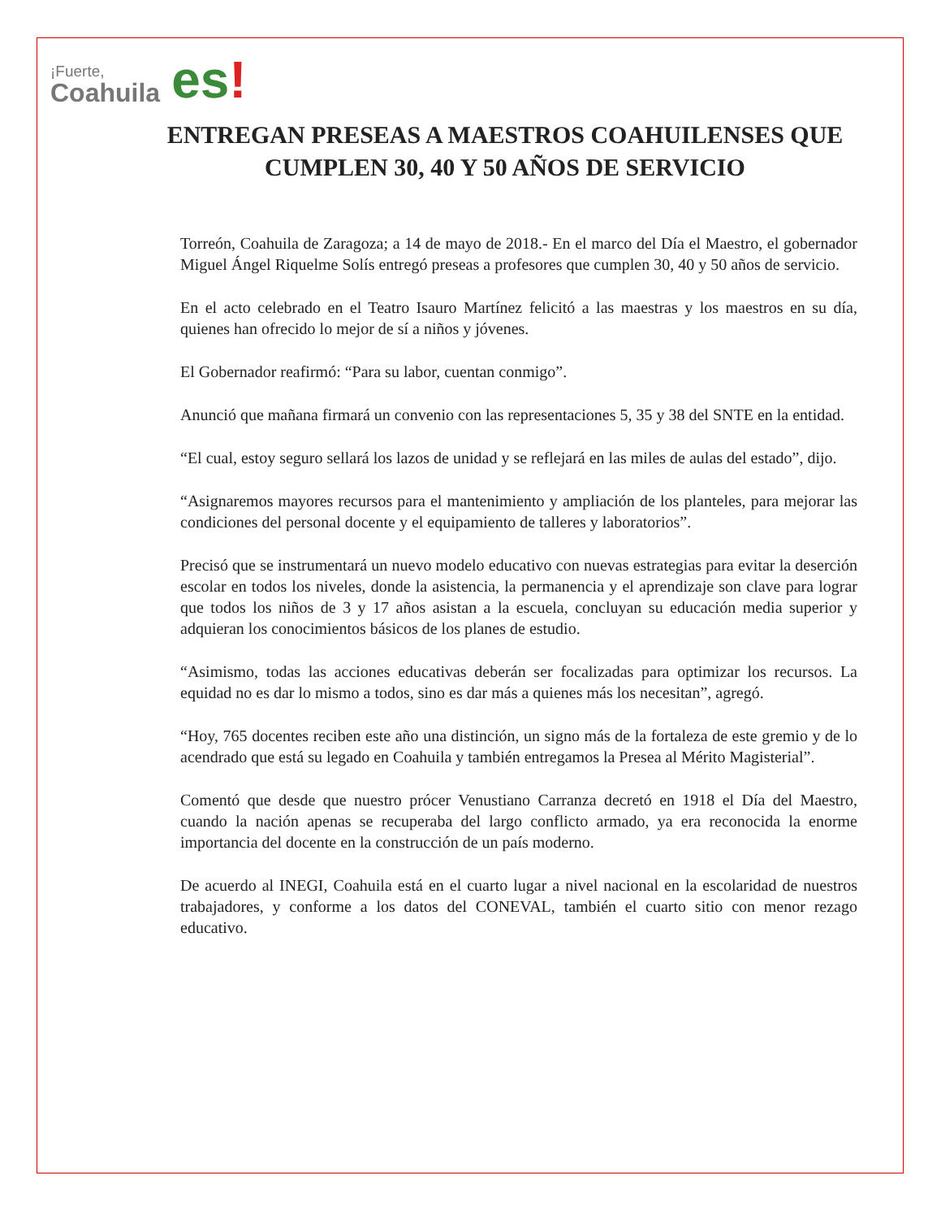¡Fuerte,
Coahuila
es!
ENTREGAN PRESEAS A MAESTROS COAHUILENSES QUE CUMPLEN 30, 40 Y 50 AÑOS DE SERVICIO
Torreón, Coahuila de Zaragoza; a 14 de mayo de 2018.- En el marco del Día el Maestro, el gobernador Miguel Ángel Riquelme Solís entregó preseas a profesores que cumplen 30, 40 y 50 años de servicio.
En el acto celebrado en el Teatro Isauro Martínez felicitó a las maestras y los maestros en su día, quienes han ofrecido lo mejor de sí a niños y jóvenes.
El Gobernador reafirmó: “Para su labor, cuentan conmigo”.
Anunció que mañana firmará un convenio con las representaciones 5, 35 y 38 del SNTE en la entidad.
“El cual, estoy seguro sellará los lazos de unidad y se reflejará en las miles de aulas del estado”, dijo.
“Asignaremos mayores recursos para el mantenimiento y ampliación de los planteles, para mejorar las condiciones del personal docente y el equipamiento de talleres y laboratorios”.
Precisó que se instrumentará un nuevo modelo educativo con nuevas estrategias para evitar la deserción escolar en todos los niveles, donde la asistencia, la permanencia y el aprendizaje son clave para lograr que todos los niños de 3 y 17 años asistan a la escuela, concluyan su educación media superior y adquieran los conocimientos básicos de los planes de estudio.
“Asimismo, todas las acciones educativas deberán ser focalizadas para optimizar los recursos. La equidad no es dar lo mismo a todos, sino es dar más a quienes más los necesitan”, agregó.
“Hoy, 765 docentes reciben este año una distinción, un signo más de la fortaleza de este gremio y de lo acendrado que está su legado en Coahuila y también entregamos la Presea al Mérito Magisterial”.
Comentó que desde que nuestro prócer Venustiano Carranza decretó en 1918 el Día del Maestro, cuando la nación apenas se recuperaba del largo conflicto armado, ya era reconocida la enorme importancia del docente en la construcción de un país moderno.
De acuerdo al INEGI, Coahuila está en el cuarto lugar a nivel nacional en la escolaridad de nuestros trabajadores, y conforme a los datos del CONEVAL, también el cuarto sitio con menor rezago educativo.